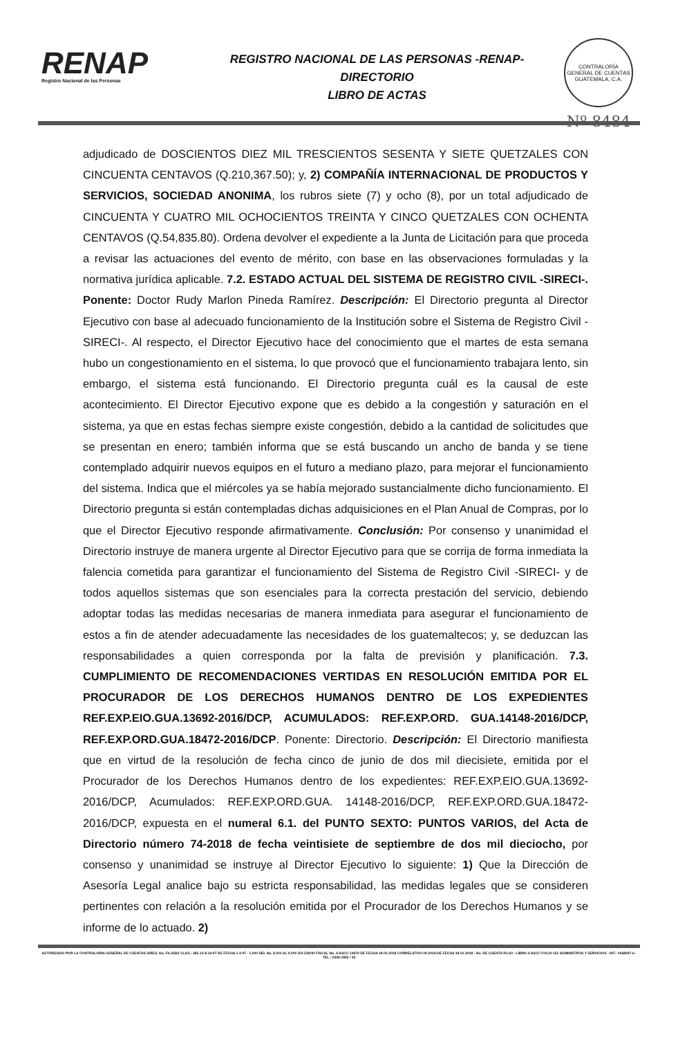RENAP
Registro Nacional de las Personas
REGISTRO NACIONAL DE LAS PERSONAS -RENAP-
DIRECTORIO
LIBRO DE ACTAS
CONTRALORÍA GENERAL DE CUENTAS GUATEMALA, C.A.
Nº 8484
adjudicado de DOSCIENTOS DIEZ MIL TRESCIENTOS SESENTA Y SIETE QUETZALES CON CINCUENTA CENTAVOS (Q.210,367.50); y, 2) COMPAÑÍA INTERNACIONAL DE PRODUCTOS Y SERVICIOS, SOCIEDAD ANONIMA, los rubros siete (7) y ocho (8), por un total adjudicado de CINCUENTA Y CUATRO MIL OCHOCIENTOS TREINTA Y CINCO QUETZALES CON OCHENTA CENTAVOS (Q.54,835.80). Ordena devolver el expediente a la Junta de Licitación para que proceda a revisar las actuaciones del evento de mérito, con base en las observaciones formuladas y la normativa jurídica aplicable. 7.2. ESTADO ACTUAL DEL SISTEMA DE REGISTRO CIVIL -SIRECI-. Ponente: Doctor Rudy Marlon Pineda Ramírez. Descripción: El Directorio pregunta al Director Ejecutivo con base al adecuado funcionamiento de la Institución sobre el Sistema de Registro Civil -SIRECI-. Al respecto, el Director Ejecutivo hace del conocimiento que el martes de esta semana hubo un congestionamiento en el sistema, lo que provocó que el funcionamiento trabajara lento, sin embargo, el sistema está funcionando. El Directorio pregunta cuál es la causal de este acontecimiento. El Director Ejecutivo expone que es debido a la congestión y saturación en el sistema, ya que en estas fechas siempre existe congestión, debido a la cantidad de solicitudes que se presentan en enero; también informa que se está buscando un ancho de banda y se tiene contemplado adquirir nuevos equipos en el futuro a mediano plazo, para mejorar el funcionamiento del sistema. Indica que el miércoles ya se había mejorado sustancialmente dicho funcionamiento. El Directorio pregunta si están contempladas dichas adquisiciones en el Plan Anual de Compras, por lo que el Director Ejecutivo responde afirmativamente. Conclusión: Por consenso y unanimidad el Directorio instruye de manera urgente al Director Ejecutivo para que se corrija de forma inmediata la falencia cometida para garantizar el funcionamiento del Sistema de Registro Civil -SIRECI- y de todos aquellos sistemas que son esenciales para la correcta prestación del servicio, debiendo adoptar todas las medidas necesarias de manera inmediata para asegurar el funcionamiento de estos a fin de atender adecuadamente las necesidades de los guatemaltecos; y, se deduzcan las responsabilidades a quien corresponda por la falta de previsión y planificación. 7.3. CUMPLIMIENTO DE RECOMENDACIONES VERTIDAS EN RESOLUCIÓN EMITIDA POR EL PROCURADOR DE LOS DERECHOS HUMANOS DENTRO DE LOS EXPEDIENTES REF.EXP.EIO.GUA.13692-2016/DCP, ACUMULADOS: REF.EXP.ORD. GUA.14148-2016/DCP, REF.EXP.ORD.GUA.18472-2016/DCP. Ponente: Directorio. Descripción: El Directorio manifiesta que en virtud de la resolución de fecha cinco de junio de dos mil diecisiete, emitida por el Procurador de los Derechos Humanos dentro de los expedientes: REF.EXP.EIO.GUA.13692-2016/DCP, Acumulados: REF.EXP.ORD.GUA. 14148-2016/DCP, REF.EXP.ORD.GUA.18472-2016/DCP, expuesta en el numeral 6.1. del PUNTO SEXTO: PUNTOS VARIOS, del Acta de Directorio número 74-2018 de fecha veintisiete de septiembre de dos mil dieciocho, por consenso y unanimidad se instruye al Director Ejecutivo lo siguiente: 1) Que la Dirección de Asesoría Legal analice bajo su estricta responsabilidad, las medidas legales que se consideren pertinentes con relación a la resolución emitida por el Procurador de los Derechos Humanos y se informe de lo actuado. 2)
AUTORIZADO POR LA CONTRALORIA GENERAL DE CUENTAS S/RES. No. Fb./2562 CLAS.: 365-12-8-14-97 DE FECHA 1-4-97 - 1,000 DEL No. 8,001 AL 9,000 S/S ENVIO FISCAL No. 4-ASCC 14679 DE FECHA 18-01-2018 CORRELATIVO 09-2018 DE FECHA 18-01-2018 - No. DE CUENTA R1-60 - LIBRO 4-ASCC FOLIO 151 SUMINISTROS Y SERVICIOS - NIT.: 4068947-6 - TEL.: 2336-1892 / 93